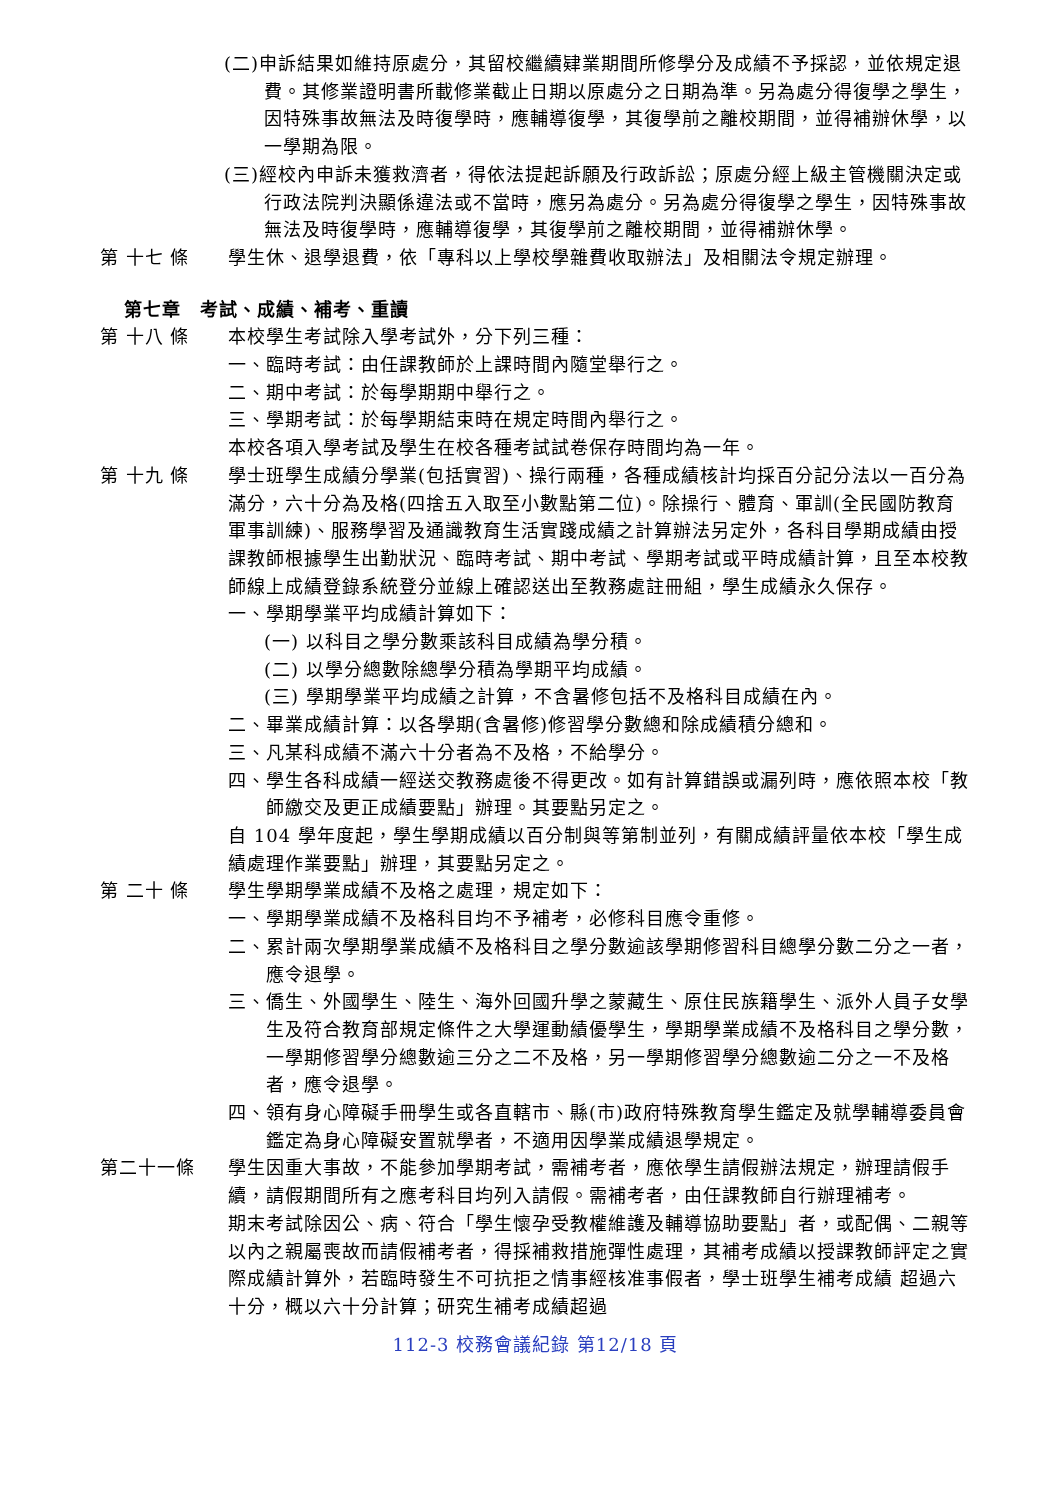(二)申訴結果如維持原處分，其留校繼續肄業期間所修學分及成績不予採認，並依規定退費。其修業證明書所載修業截止日期以原處分之日期為準。另為處分得復學之學生，因特殊事故無法及時復學時，應輔導復學，其復學前之離校期間，並得補辦休學，以一學期為限。
(三)經校內申訴未獲救濟者，得依法提起訴願及行政訴訟；原處分經上級主管機關決定或行政法院判決顯係違法或不當時，應另為處分。另為處分得復學之學生，因特殊事故無法及時復學時，應輔導復學，其復學前之離校期間，並得補辦休學。
第 十七 條 學生休、退學退費，依「專科以上學校學雜費收取辦法」及相關法令規定辦理。
第七章　考試、成績、補考、重讀
第 十八 條 本校學生考試除入學考試外，分下列三種：
一、臨時考試：由任課教師於上課時間內隨堂舉行之。
二、期中考試：於每學期期中舉行之。
三、學期考試：於每學期結束時在規定時間內舉行之。
本校各項入學考試及學生在校各種考試試卷保存時間均為一年。
第 十九 條 學士班學生成績分學業(包括實習)、操行兩種，各種成績核計均採百分記分法以一百分為滿分，六十分為及格(四捨五入取至小數點第二位)。除操行、體育、軍訓(全民國防教育軍事訓練)、服務學習及通識教育生活實踐成績之計算辦法另定外，各科目學期成績由授課教師根據學生出勤狀況、臨時考試、期中考試、學期考試或平時成績計算，且至本校教師線上成績登錄系統登分並線上確認送出至教務處註冊組，學生成績永久保存。
一、學期學業平均成績計算如下：
(一) 以科目之學分數乘該科目成績為學分積。
(二) 以學分總數除總學分積為學期平均成績。
(三) 學期學業平均成績之計算，不含暑修包括不及格科目成績在內。
二、畢業成績計算：以各學期(含暑修)修習學分數總和除成績積分總和。
三、凡某科成績不滿六十分者為不及格，不給學分。
四、學生各科成績一經送交教務處後不得更改。如有計算錯誤或漏列時，應依照本校「教師繳交及更正成績要點」辦理。其要點另定之。
自 104 學年度起，學生學期成績以百分制與等第制並列，有關成績評量依本校「學生成績處理作業要點」辦理，其要點另定之。
第 二十 條 學生學期學業成績不及格之處理，規定如下：
一、學期學業成績不及格科目均不予補考，必修科目應令重修。
二、累計兩次學期學業成績不及格科目之學分數逾該學期修習科目總學分數二分之一者，應令退學。
三、僑生、外國學生、陸生、海外回國升學之蒙藏生、原住民族籍學生、派外人員子女學生及符合教育部規定條件之大學運動績優學生，學期學業成績不及格科目之學分數，一學期修習學分總數逾三分之二不及格，另一學期修習學分總數逾二分之一不及格者，應令退學。
四、領有身心障礙手冊學生或各直轄市、縣(市)政府特殊教育學生鑑定及就學輔導委員會鑑定為身心障礙安置就學者，不適用因學業成績退學規定。
第二十一條 學生因重大事故，不能參加學期考試，需補考者，應依學生請假辦法規定，辦理請假手續，請假期間所有之應考科目均列入請假。需補考者，由任課教師自行辦理補考。
期末考試除因公、病、符合「學生懷孕受教權維護及輔導協助要點」者，或配偶、二親等以內之親屬喪故而請假補考者，得採補救措施彈性處理，其補考成績以授課教師評定之實際成績計算外，若臨時發生不可抗拒之情事經核准事假者，學士班學生補考成績 超過六十分，概以六十分計算；研究生補考成績超過
112-3 校務會議紀錄 第12/18 頁